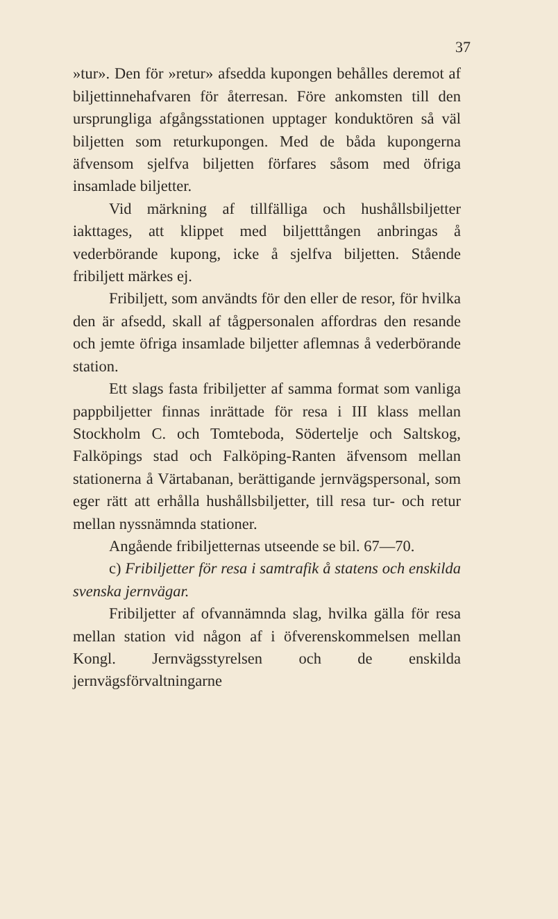37
»tur». Den för »retur» afsedda kupongen behålles deremot af biljettinnehafvaren för återresan. Före ankomsten till den ursprungliga afgångsstationen upptager konduktören så väl biljetten som returkupongen. Med de båda kupongerna äfvensom sjelfva biljetten förfares såsom med öfriga insamlade biljetter.
Vid märkning af tillfälliga och hushållsbiljetter iakttages, att klippet med biljetttången anbringas å vederbörande kupong, icke å sjelfva biljetten. Stående fribiljett märkes ej.
Fribiljett, som användts för den eller de resor, för hvilka den är afsedd, skall af tågpersonalen affordras den resande och jemte öfriga insamlade biljetter aflemnas å vederbörande station.
Ett slags fasta fribiljetter af samma format som vanliga pappbiljetter finnas inrättade för resa i III klass mellan Stockholm C. och Tomteboda, Södertelje och Saltskog, Falköpings stad och Falköping-Ranten äfvensom mellan stationerna å Värtabanan, berättigande jernvägspersonal, som eger rätt att erhålla hushållsbiljetter, till resa tur- och retur mellan nyssnämnda stationer.
Angående fribiljetternas utseende se bil. 67—70.
c) Fribiljetter för resa i samtrafik å statens och enskilda svenska jernvägar.
Fribiljetter af ofvannämnda slag, hvilka gälla för resa mellan station vid någon af i öfverenskommelsen mellan Kongl. Jernvägsstyrelsen och de enskilda jernvägsförvaltningarne